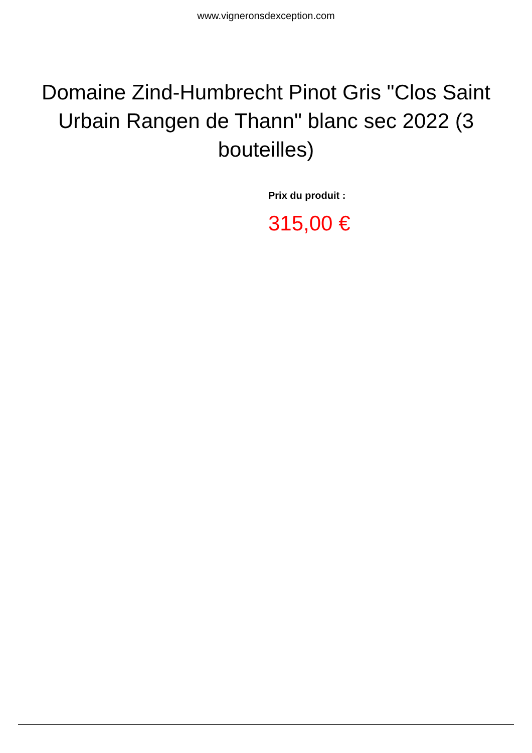www.vigneronsdexception.com
Domaine Zind-Humbrecht Pinot Gris "Clos Saint Urbain Rangen de Thann" blanc sec 2022 (3 bouteilles)
Prix du produit :
315,00 €